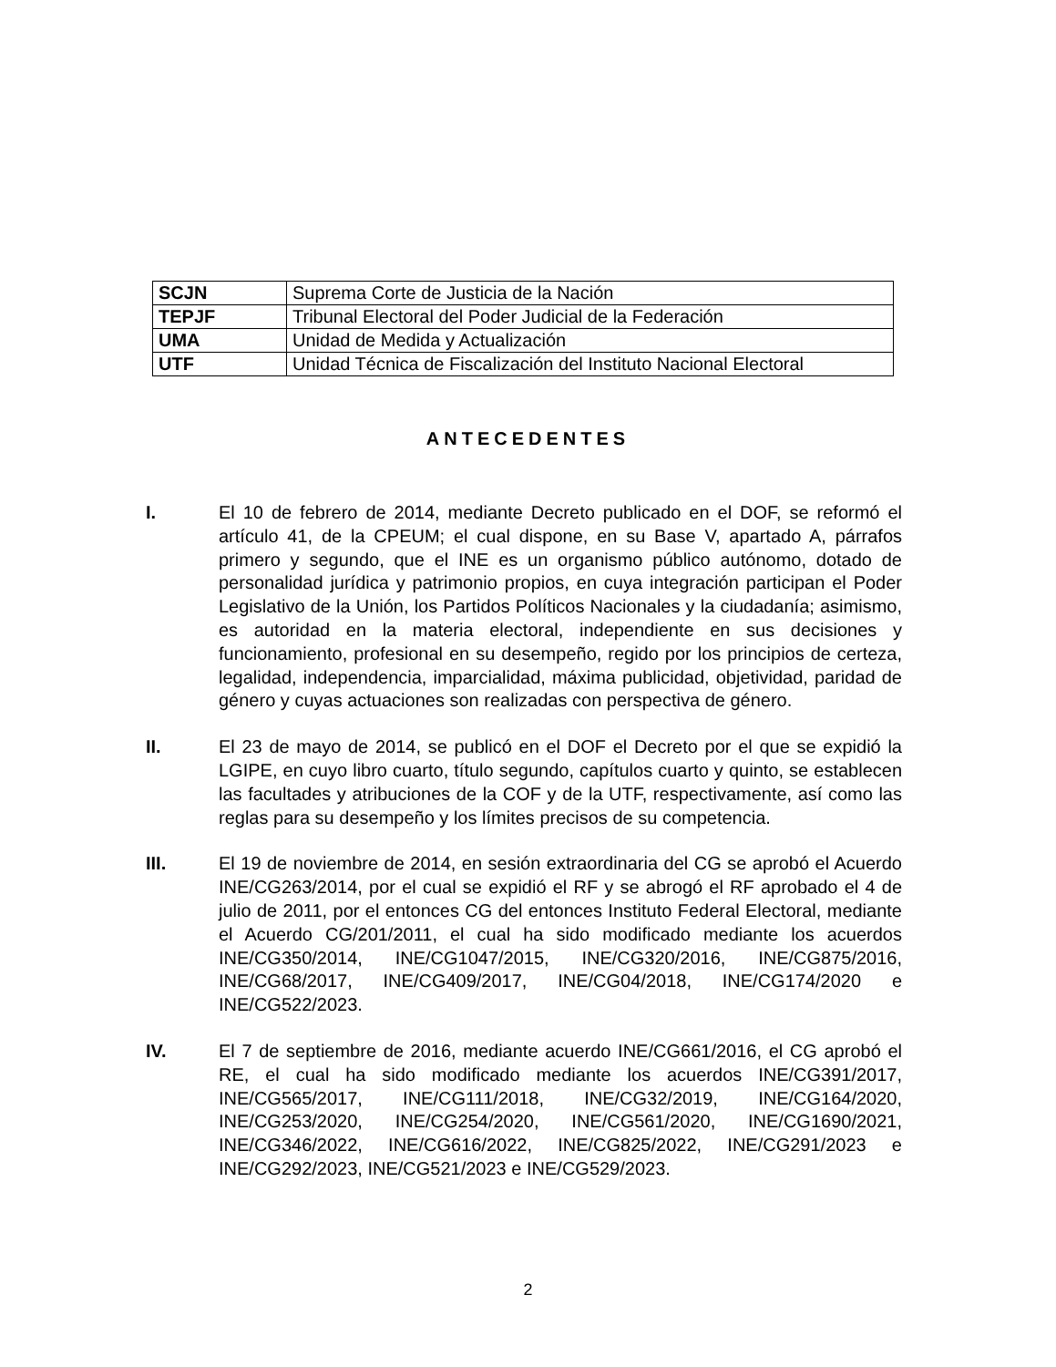| SCJN | Suprema Corte de Justicia de la Nación |
| TEPJF | Tribunal Electoral del Poder Judicial de la Federación |
| UMA | Unidad de Medida y Actualización |
| UTF | Unidad Técnica de Fiscalización del Instituto Nacional Electoral |
ANTECEDENTES
I. El 10 de febrero de 2014, mediante Decreto publicado en el DOF, se reformó el artículo 41, de la CPEUM; el cual dispone, en su Base V, apartado A, párrafos primero y segundo, que el INE es un organismo público autónomo, dotado de personalidad jurídica y patrimonio propios, en cuya integración participan el Poder Legislativo de la Unión, los Partidos Políticos Nacionales y la ciudadanía; asimismo, es autoridad en la materia electoral, independiente en sus decisiones y funcionamiento, profesional en su desempeño, regido por los principios de certeza, legalidad, independencia, imparcialidad, máxima publicidad, objetividad, paridad de género y cuyas actuaciones son realizadas con perspectiva de género.
II. El 23 de mayo de 2014, se publicó en el DOF el Decreto por el que se expidió la LGIPE, en cuyo libro cuarto, título segundo, capítulos cuarto y quinto, se establecen las facultades y atribuciones de la COF y de la UTF, respectivamente, así como las reglas para su desempeño y los límites precisos de su competencia.
III. El 19 de noviembre de 2014, en sesión extraordinaria del CG se aprobó el Acuerdo INE/CG263/2014, por el cual se expidió el RF y se abrogó el RF aprobado el 4 de julio de 2011, por el entonces CG del entonces Instituto Federal Electoral, mediante el Acuerdo CG/201/2011, el cual ha sido modificado mediante los acuerdos INE/CG350/2014, INE/CG1047/2015, INE/CG320/2016, INE/CG875/2016, INE/CG68/2017, INE/CG409/2017, INE/CG04/2018, INE/CG174/2020 e INE/CG522/2023.
IV. El 7 de septiembre de 2016, mediante acuerdo INE/CG661/2016, el CG aprobó el RE, el cual ha sido modificado mediante los acuerdos INE/CG391/2017, INE/CG565/2017, INE/CG111/2018, INE/CG32/2019, INE/CG164/2020, INE/CG253/2020, INE/CG254/2020, INE/CG561/2020, INE/CG1690/2021, INE/CG346/2022, INE/CG616/2022, INE/CG825/2022, INE/CG291/2023 e INE/CG292/2023, INE/CG521/2023 e INE/CG529/2023.
2